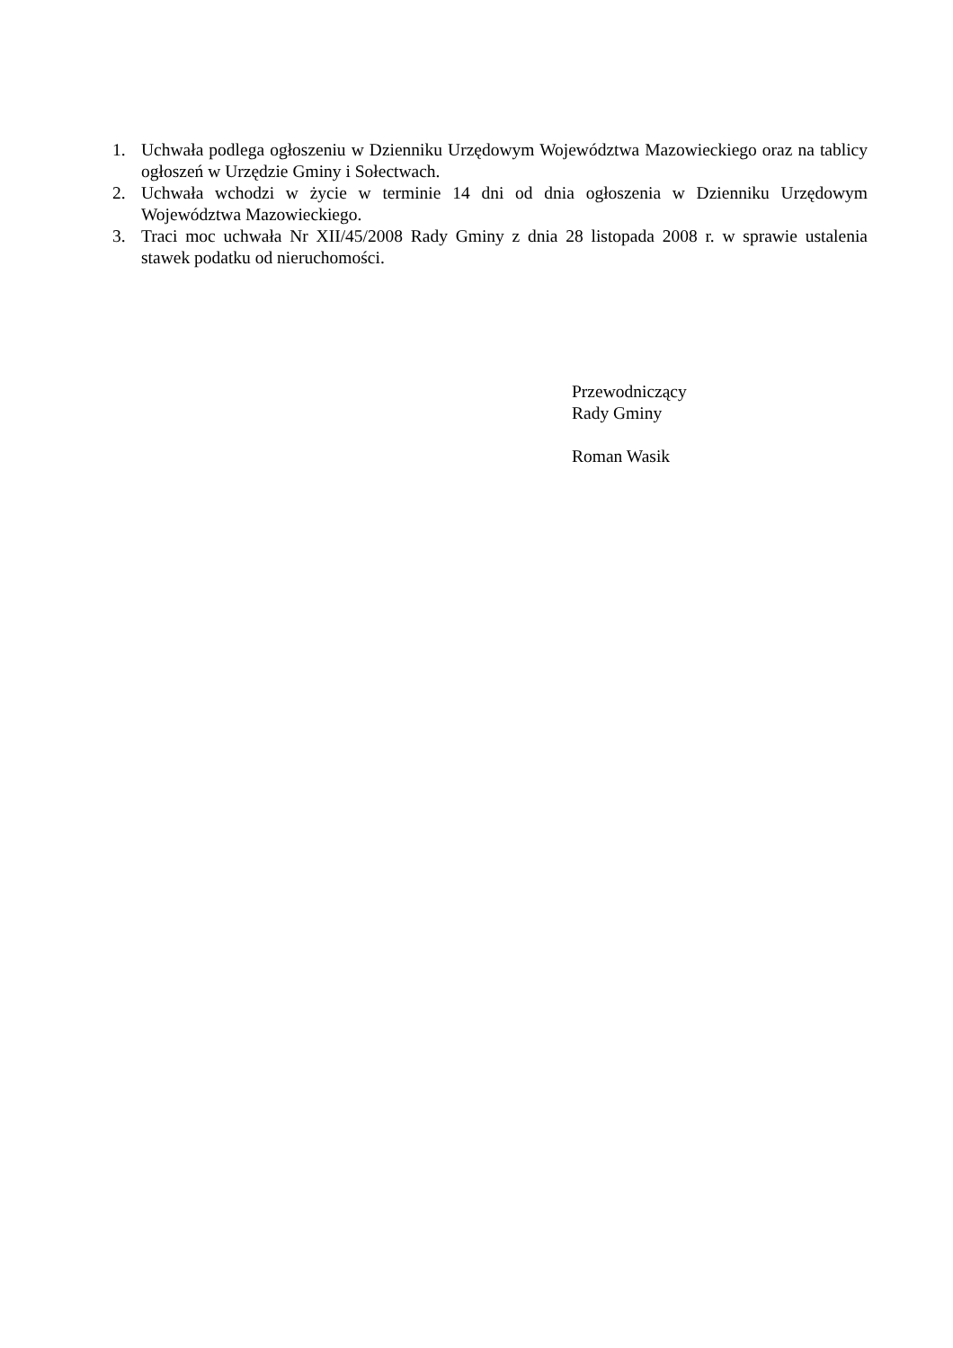1. Uchwała podlega ogłoszeniu w Dzienniku Urzędowym Województwa Mazowieckiego oraz na tablicy ogłoszeń w Urzędzie Gminy i Sołectwach.
2. Uchwała wchodzi w życie w terminie 14 dni od dnia ogłoszenia w Dzienniku Urzędowym Województwa Mazowieckiego.
3. Traci moc uchwała Nr XII/45/2008 Rady Gminy z dnia 28 listopada 2008 r. w sprawie ustalenia stawek podatku od nieruchomości.
Przewodniczący
Rady Gminy
Roman Wasik